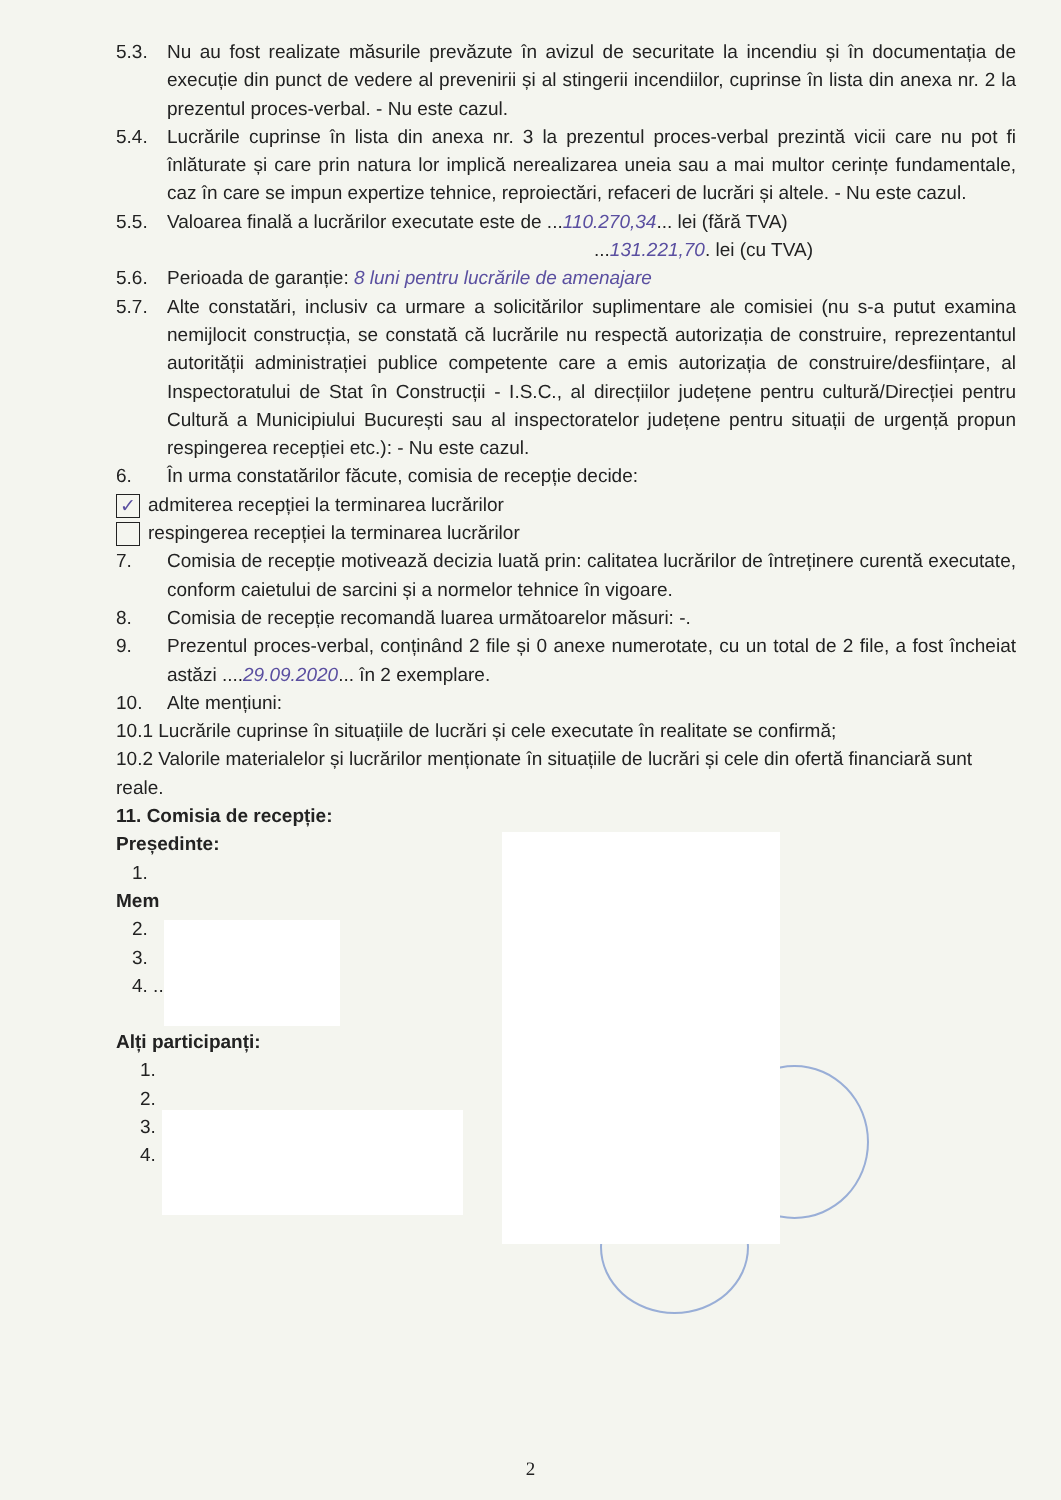5.3. Nu au fost realizate măsurile prevăzute în avizul de securitate la incendiu și în documentația de execuție din punct de vedere al prevenirii și al stingerii incendiilor, cuprinse în lista din anexa nr. 2 la prezentul proces-verbal. - Nu este cazul.
5.4. Lucrările cuprinse în lista din anexa nr. 3 la prezentul proces-verbal prezintă vicii care nu pot fi înlăturate și care prin natura lor implică nerealizarea uneia sau a mai multor cerințe fundamentale, caz în care se impun expertize tehnice, reproiectări, refaceri de lucrări și altele. - Nu este cazul.
5.5. Valoarea finală a lucrărilor executate este de ...110.270,34... lei (fără TVA)
...131.221,70. lei (cu TVA)
5.6. Perioada de garanție: 8 luni pentru lucrările de amenajare
5.7. Alte constatări, inclusiv ca urmare a solicitărilor suplimentare ale comisiei (nu s-a putut examina nemijlocit construcția, se constată că lucrările nu respectă autorizația de construire, reprezentantul autorității administrației publice competente care a emis autorizația de construire/desființare, al Inspectoratului de Stat în Construcții - I.S.C., al direcțiilor județene pentru cultură/Direcției pentru Cultură a Municipiului București sau al inspectoratelor județene pentru situații de urgență propun respingerea recepției etc.): - Nu este cazul.
6. În urma constatărilor făcute, comisia de recepție decide:
✓ admiterea recepției la terminarea lucrărilor
respingerea recepției la terminarea lucrărilor
7. Comisia de recepție motivează decizia luată prin: calitatea lucrărilor de întreținere curentă executate, conform caietului de sarcini și a normelor tehnice în vigoare.
8. Comisia de recepție recomandă luarea următoarelor măsuri: -.
9. Prezentul proces-verbal, conținând 2 file și 0 anexe numerotate, cu un total de 2 file, a fost încheiat astăzi ....29.09.2020... în 2 exemplare.
10. Alte mențiuni:
10.1 Lucrările cuprinse în situațiile de lucrări și cele executate în realitate se confirmă;
10.2 Valorile materialelor și lucrărilor menționate în situațiile de lucrări și cele din ofertă financiară sunt reale.
11. Comisia de recepție:
Președinte:
1.
Mem
2.
3.
4. ..................................
Alți participanți:
1.
2.
3.
4. ..................................
2